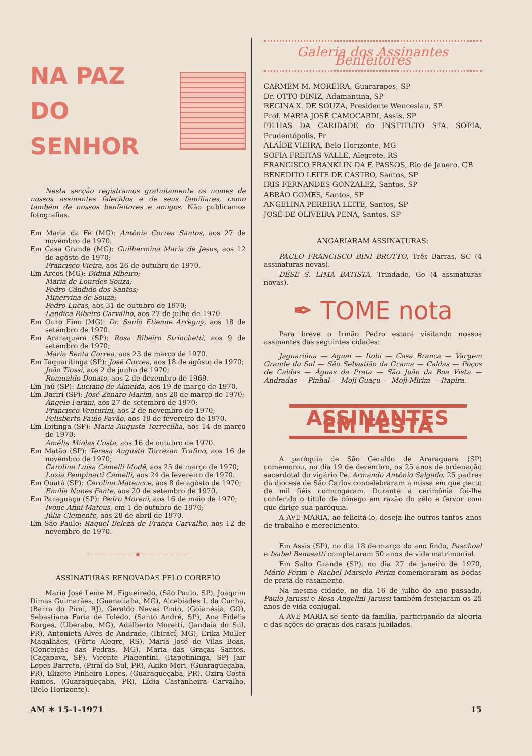NA PAZ
DO SENHOR
Nesta secção registramos gratuitamente os nomes de nossos assinantes falecidos e de seus familiares, como também de nossos benfeitores e amigos. Não publicamos fotografias.
Em Maria da Fé (MG): Antônia Correa Santos, aos 27 de novembro de 1970.
Em Casa Grande (MG): Guilhermina Maria de Jesus, aos 12 de agôsto de 1970;
Francisco Vieira, aos 26 de outubro de 1970.
Em Arcos (MG): Didina Ribeiro;
Maria de Lourdes Souza;
Pedro Cândido dos Santos;
Minervina de Souza;
Pedro Lucas, aos 31 de outubro de 1970;
Landica Ribeiro Carvalho, aos 27 de julho de 1970.
Em Ouro Fino (MG): Dr. Saulo Etienne Arreguy, aos 18 de setembro de 1970.
Em Araraquara (SP): Rosa Ribeiro Strinchetti, aos 9 de setembro de 1970;
Maria Benta Correa, aos 23 de março de 1970.
Em Taquaritinga (SP): José Correa, aos 18 de agôsto de 1970;
João Tiossi, aos 2 de junho de 1970;
Romualdo Donato, aos 2 de dezembro de 1969.
Em Jaú (SP): Luciano de Almeida, aos 19 de março de 1970.
Em Bariri (SP): José Zenaro Marim, aos 20 de março de 1970;
Ângelo Farani, aos 27 de setembro de 1970;
Francisco Venturini, aos 2 de novembro de 1970;
Felisberto Paulo Pavão, aos 18 de fevereiro de 1970.
Em Ibitinga (SP): Maria Augusta Torrecilha, aos 14 de março de 1970;
Amélia Miolas Costa, aos 16 de outubro de 1970.
Em Matão (SP): Teresa Augusta Torrezan Trafino, aos 16 de novembro de 1970;
Carolina Luisa Camelli Modê, aos 25 de março de 1970;
Luzia Pempinatti Camelli, aos 24 de fevereiro de 1970.
Em Quatá (SP): Carolina Mateucce, aos 8 de agôsto de 1970;
Emília Nunes Fante, aos 20 de setembro de 1970.
Em Paraguaçu (SP): Pedro Moreni, aos 16 de maio de 1970;
Ivone Afini Mateus, em 1 de outubro de 1970;
Júlia Clemente, aos 28 de abril de 1970.
Em São Paulo: Raquel Beleza de França Carvalho, aos 12 de novembro de 1970.
———————★———————
ASSINATURAS RENOVADAS PELO CORREIO
Maria José Leme M. Figueiredo, (São Paulo, SP), Joaquim Dimas Guimarães, (Guaraciaba, MG), Alcebíades I. da Cunha, (Barra do Piraí, RJ), Geraldo Neves Pinto, (Goianésia, GO), Sebastiana Faria de Toledo, (Santo André, SP), Ana Fidelis Borges, (Uberaba, MG), Adalberto Moretti, (Jandaia do Sul, PR), Antonieta Alves de Andrade, (Ibirací, MG), Érika Müller Magalhães, (Pôrto Alegre, RS), Maria José de Vilas Boas, (Conceição das Pedras, MG), Maria das Graças Santos, (Caçapava, SP), Vicente Piagentini, (Itapetininga, SP) Jair Lopes Barreto, (Piraí do Sul, PR), Akiko Mori, (Guaraqueçaba, PR), Elizete Pinheiro Lopes, (Guaraqueçaba, PR), Ozira Costa Ramos, (Guaraqueçaba, PR), Lídia Castanheira Carvalho, (Belo Horizonte).
Galeria dos Assinantes Benfeitores
CARMEM M. MOREIRA, Guararapes, SP
Dr. OTTO DINIZ, Adamantina, SP
REGINA X. DE SOUZA, Presidente Wenceslau, SP
Prof. MARIA JOSÉ CAMOCARDI, Assis, SP
FILHAS DA CARIDADE do INSTITUTO STA. SOFIA, Prudentópolis, Pr
ALAÍDE VIEIRA, Belo Horizonte, MG
SOFIA FREITAS VALLE, Alegrete, RS
FRANCISCO FRANKLIN DA F. PASSOS, Rio de Janero, GB
BENEDITO LEITE DE CASTRO, Santos, SP
IRIS FERNANDES GONZALEZ, Santos, SP
ABRÃO GOMES, Santos, SP
ANGELINA PEREIRA LEITE, Santos, SP
JOSÉ DE OLIVEIRA PENA, Santos, SP
ANGARIARAM ASSINATURAS:
PAULO FRANCISCO BINI BROTTO, Três Barras, SC (4 assinaturas novas).
DÊSE S. LIMA BATISTA, Trindade, Go (4 assinaturas novas).
✒ TOME nota
Para breve o Irmão Pedro estará visitando nossos assinantes das seguintes cidades:
Jaguariúna — Aguai — Itobi — Casa Branca — Vargem Grande do Sul — São Sebastião da Grama — Caldas — Poços de Caldas — Águas da Prata — São João da Boa Vista — Andradas — Pinhal — Moji Guaçu — Moji Mirim — Itapira.
ASSINANTES EM FESTA
A paróquia de São Geraldo de Araraquara (SP) comemorou, no dia 19 de dezembro, os 25 anos de ordenação sacerdotal do vigário Pe. Armando Antônio Salgado. 25 padres da diocese de São Carlos concelebraram a missa em que perto de mil fiéis comungaram. Durante a cerimônia foi-lhe conferido o título de cônego em razão do zêlo e fervor com que dirige sua paróquia.
A AVE MARIA, ao felicitá-lo, deseja-lhe outros tantos anos de trabalho e merecimento.
Em Assis (SP), no dia 18 de março do ano findo, Paschoal e Isabel Benosatti completaram 50 anos de vida matrimonial.
Em Salto Grande (SP), no dia 27 de janeiro de 1970, Mário Perim e Rachel Marselo Perim comemoraram as bodas de prata de casamento.
Na mesma cidade, no dia 16 de julho do ano passado, Paulo Jarussi e Rosa Angelini Jarussi também festejaram os 25 anos de vida conjugal.
A AVE MARIA se sente da família, participando da alegria e das ações de graças dos casais jubilados.
AM ✶ 15-1-1971 15